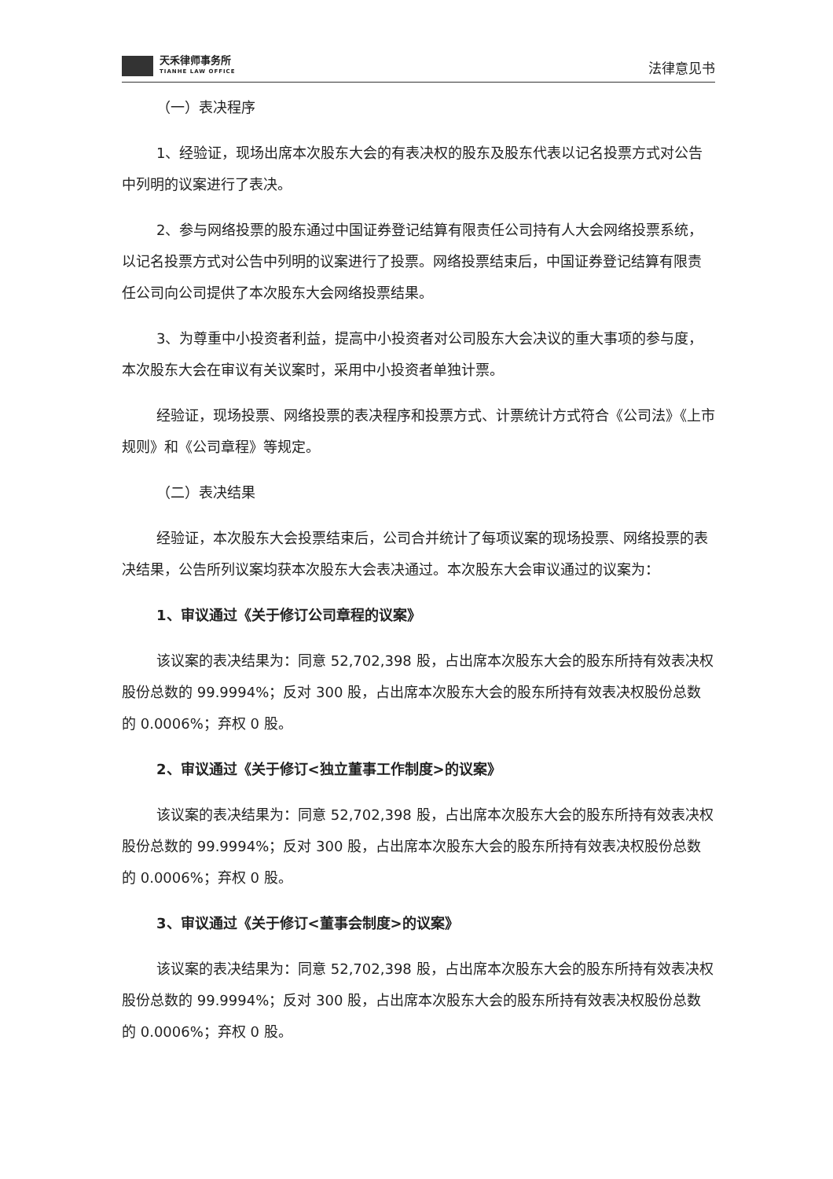天禾律师事务所
TIANHE LAW OFFICE
法律意见书
（一）表决程序
1、经验证，现场出席本次股东大会的有表决权的股东及股东代表以记名投票方式对公告中列明的议案进行了表决。
2、参与网络投票的股东通过中国证券登记结算有限责任公司持有人大会网络投票系统，以记名投票方式对公告中列明的议案进行了投票。网络投票结束后，中国证券登记结算有限责任公司向公司提供了本次股东大会网络投票结果。
3、为尊重中小投资者利益，提高中小投资者对公司股东大会决议的重大事项的参与度，本次股东大会在审议有关议案时，采用中小投资者单独计票。
经验证，现场投票、网络投票的表决程序和投票方式、计票统计方式符合《公司法》《上市规则》和《公司章程》等规定。
（二）表决结果
经验证，本次股东大会投票结束后，公司合并统计了每项议案的现场投票、网络投票的表决结果，公告所列议案均获本次股东大会表决通过。本次股东大会审议通过的议案为：
1、审议通过《关于修订公司章程的议案》
该议案的表决结果为：同意 52,702,398 股，占出席本次股东大会的股东所持有效表决权股份总数的 99.9994%；反对 300 股，占出席本次股东大会的股东所持有效表决权股份总数的 0.0006%；弃权 0 股。
2、审议通过《关于修订<独立董事工作制度>的议案》
该议案的表决结果为：同意 52,702,398 股，占出席本次股东大会的股东所持有效表决权股份总数的 99.9994%；反对 300 股，占出席本次股东大会的股东所持有效表决权股份总数的 0.0006%；弃权 0 股。
3、审议通过《关于修订<董事会制度>的议案》
该议案的表决结果为：同意 52,702,398 股，占出席本次股东大会的股东所持有效表决权股份总数的 99.9994%；反对 300 股，占出席本次股东大会的股东所持有效表决权股份总数的 0.0006%；弃权 0 股。